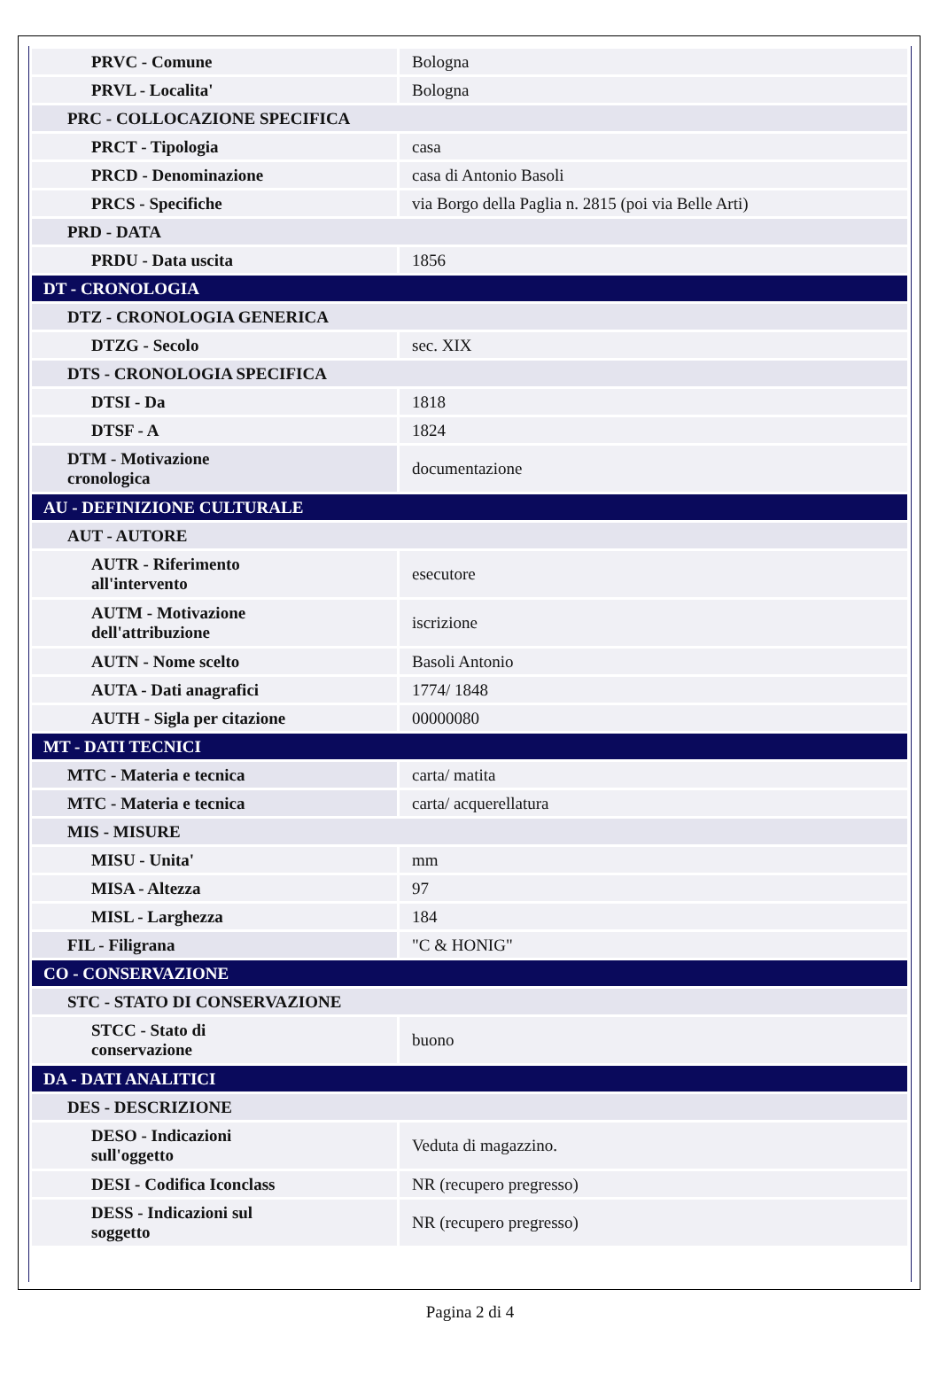| PRVC - Comune | Bologna |
| PRVL - Localita' | Bologna |
| PRC - COLLOCAZIONE SPECIFICA | |
| PRCT - Tipologia | casa |
| PRCD - Denominazione | casa di Antonio Basoli |
| PRCS - Specifiche | via Borgo della Paglia n. 2815 (poi via Belle Arti) |
| PRD - DATA | |
| PRDU - Data uscita | 1856 |
| DT - CRONOLOGIA | |
| DTZ - CRONOLOGIA GENERICA | |
| DTZG - Secolo | sec. XIX |
| DTS - CRONOLOGIA SPECIFICA | |
| DTSI - Da | 1818 |
| DTSF - A | 1824 |
| DTM - Motivazione cronologica | documentazione |
| AU - DEFINIZIONE CULTURALE | |
| AUT - AUTORE | |
| AUTR - Riferimento all'intervento | esecutore |
| AUTM - Motivazione dell'attribuzione | iscrizione |
| AUTN - Nome scelto | Basoli Antonio |
| AUTA - Dati anagrafici | 1774/ 1848 |
| AUTH - Sigla per citazione | 00000080 |
| MT - DATI TECNICI | |
| MTC - Materia e tecnica | carta/ matita |
| MTC - Materia e tecnica | carta/ acquerellatura |
| MIS - MISURE | |
| MISU - Unita' | mm |
| MISA - Altezza | 97 |
| MISL - Larghezza | 184 |
| FIL - Filigrana | "C & HONIG" |
| CO - CONSERVAZIONE | |
| STC - STATO DI CONSERVAZIONE | |
| STCC - Stato di conservazione | buono |
| DA - DATI ANALITICI | |
| DES - DESCRIZIONE | |
| DESO - Indicazioni sull'oggetto | Veduta di magazzino. |
| DESI - Codifica Iconclass | NR (recupero pregresso) |
| DESS - Indicazioni sul soggetto | NR (recupero pregresso) |
Pagina 2 di 4